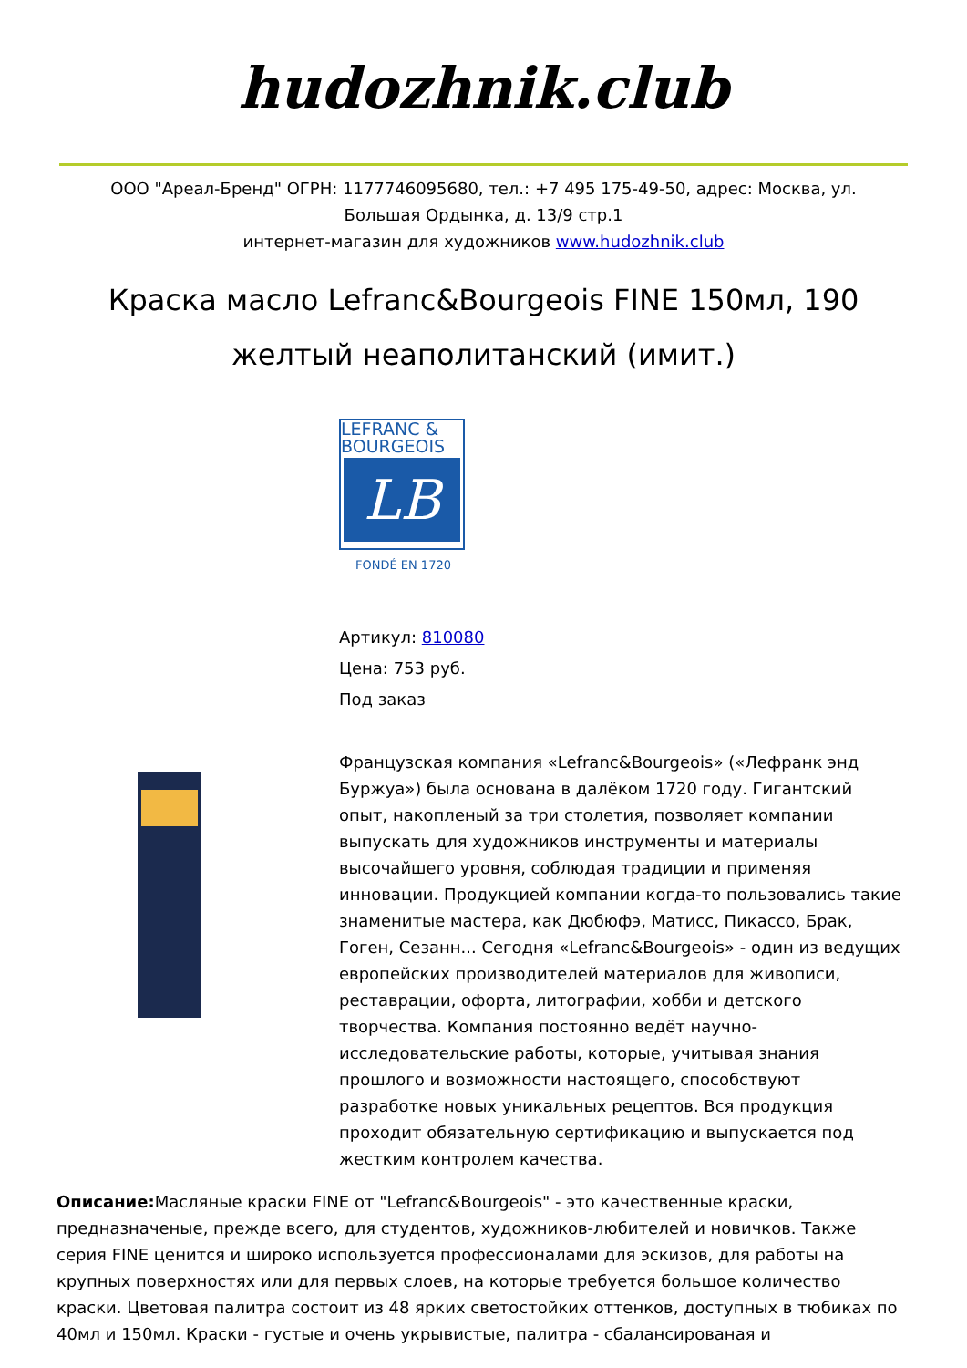hudozhnik.club
ООО "Ареал-Бренд" ОГРН: 1177746095680, тел.: +7 495 175-49-50, адрес: Москва, ул. Большая Ордынка, д. 13/9 стр.1
интернет-магазин для художников www.hudozhnik.club
Краска масло Lefranc&Bourgeois FINE 150мл, 190 желтый неаполитанский (имит.)
LEFRANC & BOURGEOIS
LB
FONDÉ EN 1720
Артикул: 810080
Цена: 753 руб.
Под заказ
Французская компания «Lefranc&Bourgeois» («Лефранк энд Буржуа») была основана в далёком 1720 году. Гигантский опыт, накопленый за три столетия, позволяет компании выпускать для художников инструменты и материалы высочайшего уровня, соблюдая традиции и применяя инновации. Продукцией компании когда-то пользовались такие знаменитые мастера, как Дюбюфэ, Матисс, Пикассо, Брак, Гоген, Сезанн... Сегодня «Lefranc&Bourgeois» - один из ведущих европейских производителей материалов для живописи, реставрации, офорта, литографии, хобби и детского творчества. Компания постоянно ведёт научно-исследовательские работы, которые, учитывая знания прошлого и возможности настоящего, способствуют разработке новых уникальных рецептов. Вся продукция проходит обязательную сертификацию и выпускается под жестким контролем качества.
Описание: Масляные краски FINE от "Lefranc&Bourgeois" - это качественные краски, предназначеные, прежде всего, для студентов, художников-любителей и новичков. Также серия FINE ценится и широко используется профессионалами для эскизов, для работы на крупных поверхностях или для первых слоев, на которые требуется большое количество краски. Цветовая палитра состоит из 48 ярких светостойких оттенков, доступных в тюбиках по 40мл и 150мл. Краски - густые и очень укрывистые, палитра - сбалансированая и